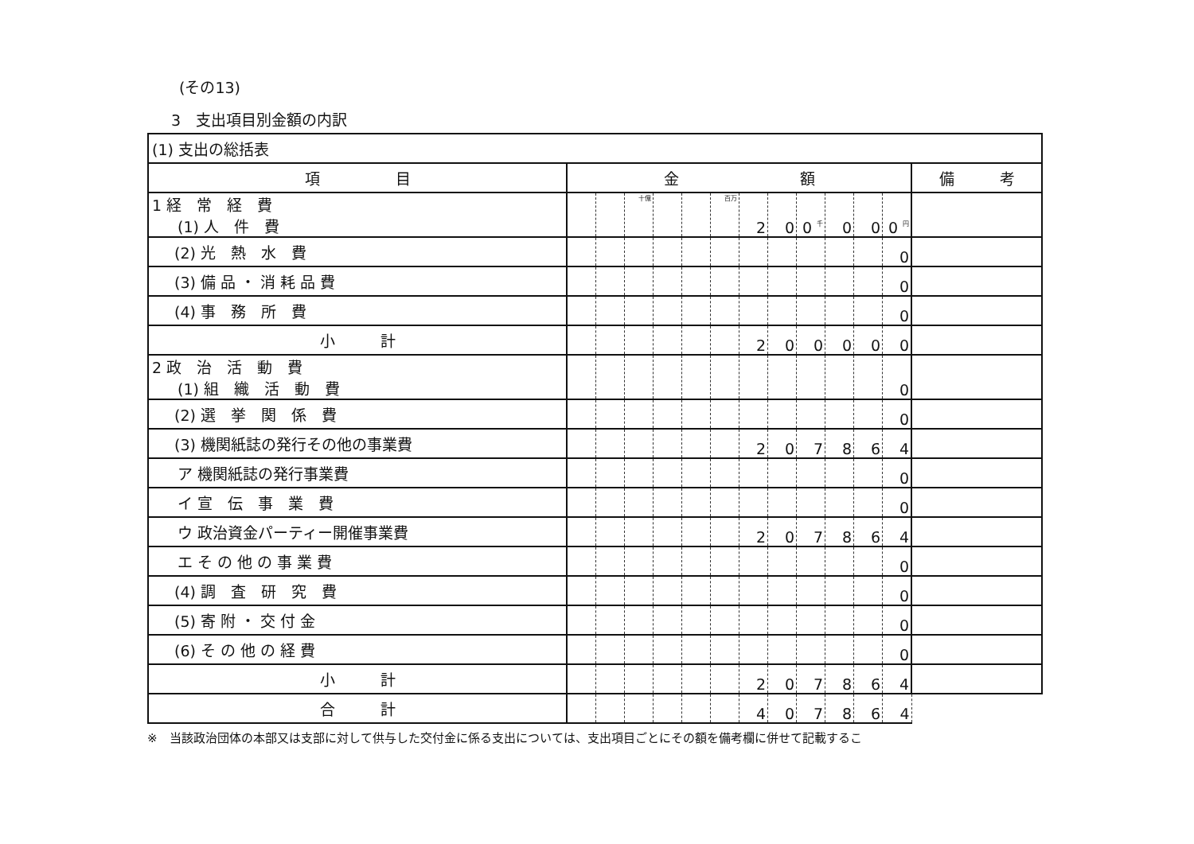(その13)
3　支出項目別金額の内訳
| (1) 支出の総括表 | | | | | | | | | | | | | |
| 項 目 | 金 額 | | | | | | | | | | | | 備 考 |
| 1 経 常 経 費 (1) 人 件 費 | | | 十億 | | | 百万 | 2 | 0 | 0 千 | 0 | 0 | 0 円 | |
| (2) 光 熱 水 費 | | | | | | | | | | | | 0 | |
| (3) 備 品 ・ 消 耗 品 費 | | | | | | | | | | | | 0 | |
| (4) 事 務 所 費 | | | | | | | | | | | | 0 | |
| 小 計 | | | | | | | 2 | 0 | 0 | 0 | 0 | 0 | |
| 2 政 治 活 動 費 (1) 組 織 活 動 費 | | | | | | | | | | | | 0 | |
| (2) 選 挙 関 係 費 | | | | | | | | | | | | 0 | |
| (3) 機関紙誌の発行その他の事業費 | | | | | | | 2 | 0 | 7 | 8 | 6 | 4 | |
| ア 機関紙誌の発行事業費 | | | | | | | | | | | | 0 | |
| イ 宣 伝 事 業 費 | | | | | | | | | | | | 0 | |
| ウ 政治資金パーティー開催事業費 | | | | | | | 2 | 0 | 7 | 8 | 6 | 4 | |
| エ そ の 他 の 事 業 費 | | | | | | | | | | | | 0 | |
| (4) 調 査 研 究 費 | | | | | | | | | | | | 0 | |
| (5) 寄 附 ・ 交 付 金 | | | | | | | | | | | | 0 | |
| (6) そ の 他 の 経 費 | | | | | | | | | | | | 0 | |
| 小 計 | | | | | | | 2 | 0 | 7 | 8 | 6 | 4 | |
| 合 計 | | | | | | | 4 | 0 | 7 | 8 | 6 | 4 | |
※　当該政治団体の本部又は支部に対して供与した交付金に係る支出については、支出項目ごとにその額を備考欄に併せて記載するこ